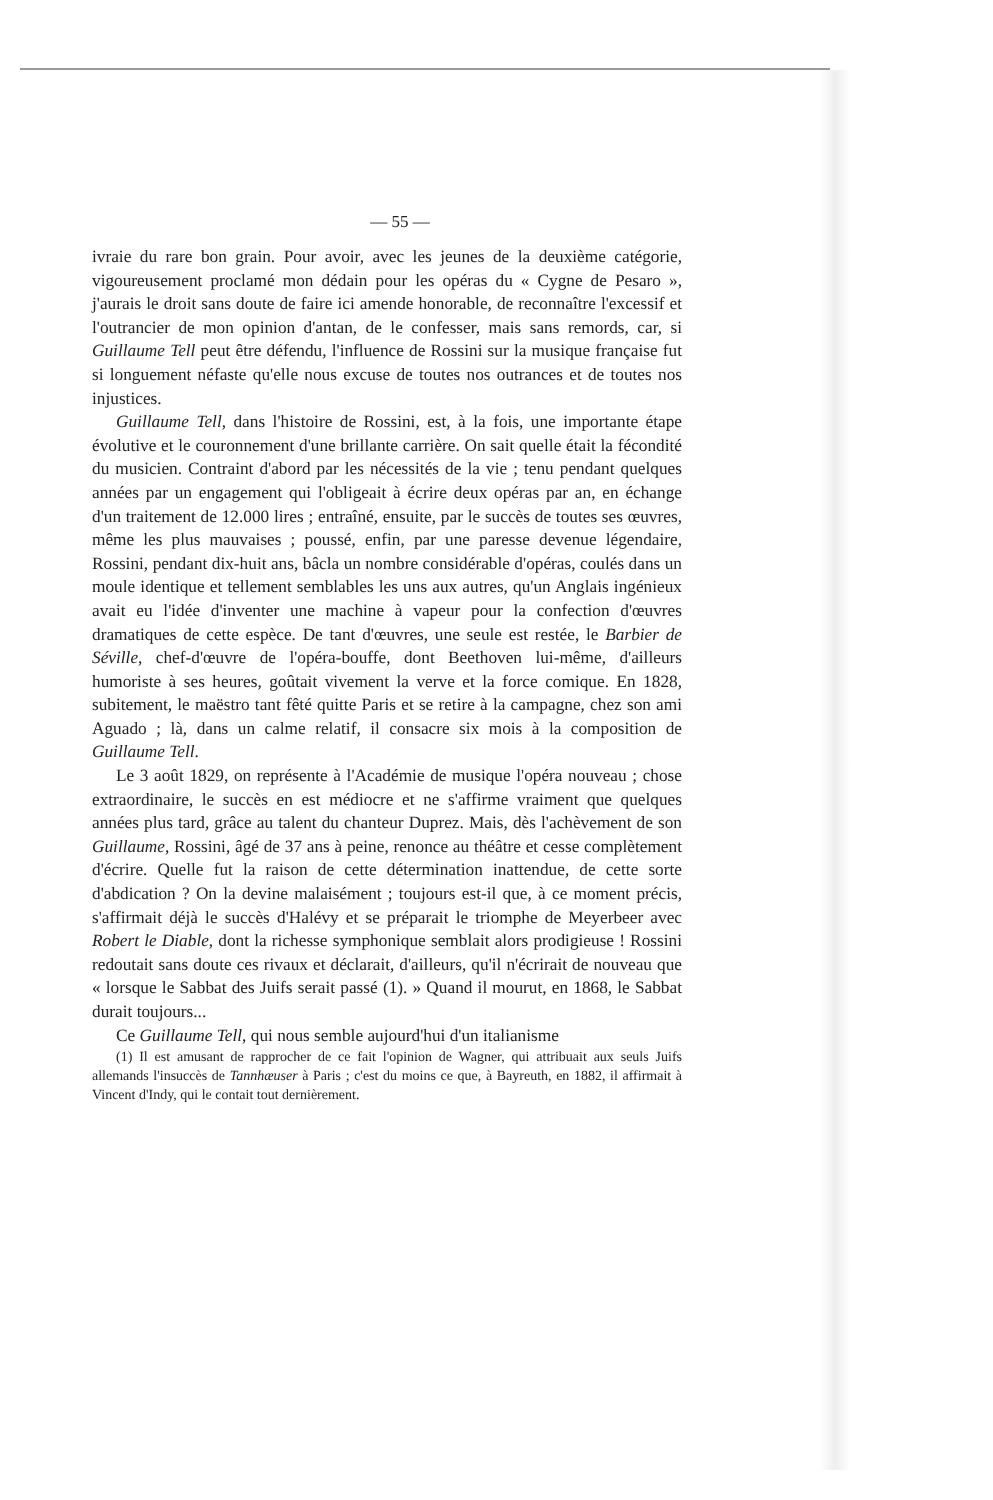— 55 —
ivraie du rare bon grain. Pour avoir, avec les jeunes de la deuxième catégorie, vigoureusement proclamé mon dédain pour les opéras du « Cygne de Pesaro », j'aurais le droit sans doute de faire ici amende honorable, de reconnaître l'excessif et l'outrancier de mon opinion d'antan, de le confesser, mais sans remords, car, si Guillaume Tell peut être défendu, l'influence de Rossini sur la musique française fut si longuement néfaste qu'elle nous excuse de toutes nos outrances et de toutes nos injustices.
Guillaume Tell, dans l'histoire de Rossini, est, à la fois, une importante étape évolutive et le couronnement d'une brillante carrière. On sait quelle était la fécondité du musicien. Contraint d'abord par les nécessités de la vie ; tenu pendant quelques années par un engagement qui l'obligeait à écrire deux opéras par an, en échange d'un traitement de 12.000 lires ; entraîné, ensuite, par le succès de toutes ses œuvres, même les plus mauvaises ; poussé, enfin, par une paresse devenue légendaire, Rossini, pendant dix-huit ans, bâcla un nombre considérable d'opéras, coulés dans un moule identique et tellement semblables les uns aux autres, qu'un Anglais ingénieux avait eu l'idée d'inventer une machine à vapeur pour la confection d'œuvres dramatiques de cette espèce. De tant d'œuvres, une seule est restée, le Barbier de Séville, chef-d'œuvre de l'opéra-bouffe, dont Beethoven lui-même, d'ailleurs humoriste à ses heures, goûtait vivement la verve et la force comique. En 1828, subitement, le maëstro tant fêté quitte Paris et se retire à la campagne, chez son ami Aguado ; là, dans un calme relatif, il consacre six mois à la composition de Guillaume Tell.
Le 3 août 1829, on représente à l'Académie de musique l'opéra nouveau ; chose extraordinaire, le succès en est médiocre et ne s'affirme vraiment que quelques années plus tard, grâce au talent du chanteur Duprez. Mais, dès l'achèvement de son Guillaume, Rossini, âgé de 37 ans à peine, renonce au théâtre et cesse complètement d'écrire. Quelle fut la raison de cette détermination inattendue, de cette sorte d'abdication ? On la devine malaisément ; toujours est-il que, à ce moment précis, s'affirmait déjà le succès d'Halévy et se préparait le triomphe de Meyerbeer avec Robert le Diable, dont la richesse symphonique semblait alors prodigieuse ! Rossini redoutait sans doute ces rivaux et déclarait, d'ailleurs, qu'il n'écrirait de nouveau que « lorsque le Sabbat des Juifs serait passé (1). » Quand il mourut, en 1868, le Sabbat durait toujours...
Ce Guillaume Tell, qui nous semble aujourd'hui d'un italianisme
(1) Il est amusant de rapprocher de ce fait l'opinion de Wagner, qui attribuait aux seuls Juifs allemands l'insuccès de Tannhæuser à Paris ; c'est du moins ce que, à Bayreuth, en 1882, il affirmait à Vincent d'Indy, qui le contait tout dernièrement.